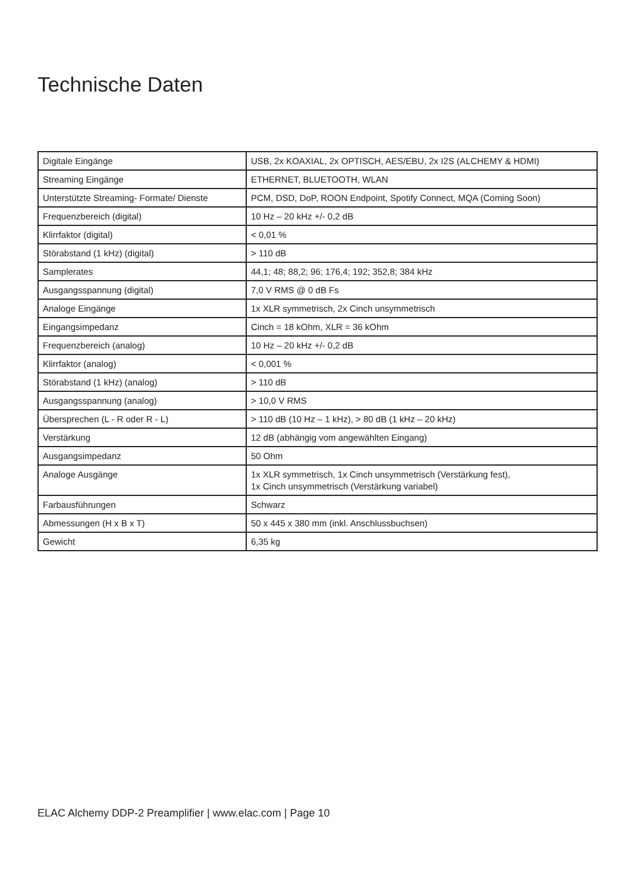Technische Daten
| Digitale Eingänge | USB, 2x KOAXIAL, 2x OPTISCH, AES/EBU, 2x I2S (ALCHEMY & HDMI) |
| Streaming Eingänge | ETHERNET, BLUETOOTH, WLAN |
| Unterstützte Streaming- Formate/ Dienste | PCM, DSD, DoP, ROON Endpoint, Spotify Connect, MQA (Coming Soon) |
| Frequenzbereich (digital) | 10 Hz – 20 kHz +/- 0,2 dB |
| Klirrfaktor (digital) | < 0,01 % |
| Störabstand (1 kHz) (digital) | > 110 dB |
| Samplerates | 44,1; 48; 88,2; 96; 176,4; 192; 352,8; 384 kHz |
| Ausgangsspannung (digital) | 7,0 V RMS @ 0 dB Fs |
| Analoge Eingänge | 1x XLR symmetrisch, 2x Cinch unsymmetrisch |
| Eingangsimpedanz | Cinch = 18 kOhm, XLR = 36 kOhm |
| Frequenzbereich (analog) | 10 Hz – 20 kHz +/- 0,2 dB |
| Klirrfaktor (analog) | < 0,001 % |
| Störabstand (1 kHz) (analog) | > 110 dB |
| Ausgangsspannung (analog) | > 10,0 V RMS |
| Übersprechen (L - R oder R - L) | > 110 dB (10 Hz – 1 kHz), > 80 dB (1 kHz – 20 kHz) |
| Verstärkung | 12 dB (abhängig vom angewählten Eingang) |
| Ausgangsimpedanz | 50 Ohm |
| Analoge Ausgänge | 1x XLR symmetrisch, 1x Cinch unsymmetrisch (Verstärkung fest), 1x Cinch unsymmetrisch (Verstärkung variabel) |
| Farbausführungen | Schwarz |
| Abmessungen (H x B x T) | 50 x 445 x 380 mm (inkl. Anschlussbuchsen) |
| Gewicht | 6,35 kg |
ELAC Alchemy DDP-2 Preamplifier | www.elac.com | Page 10